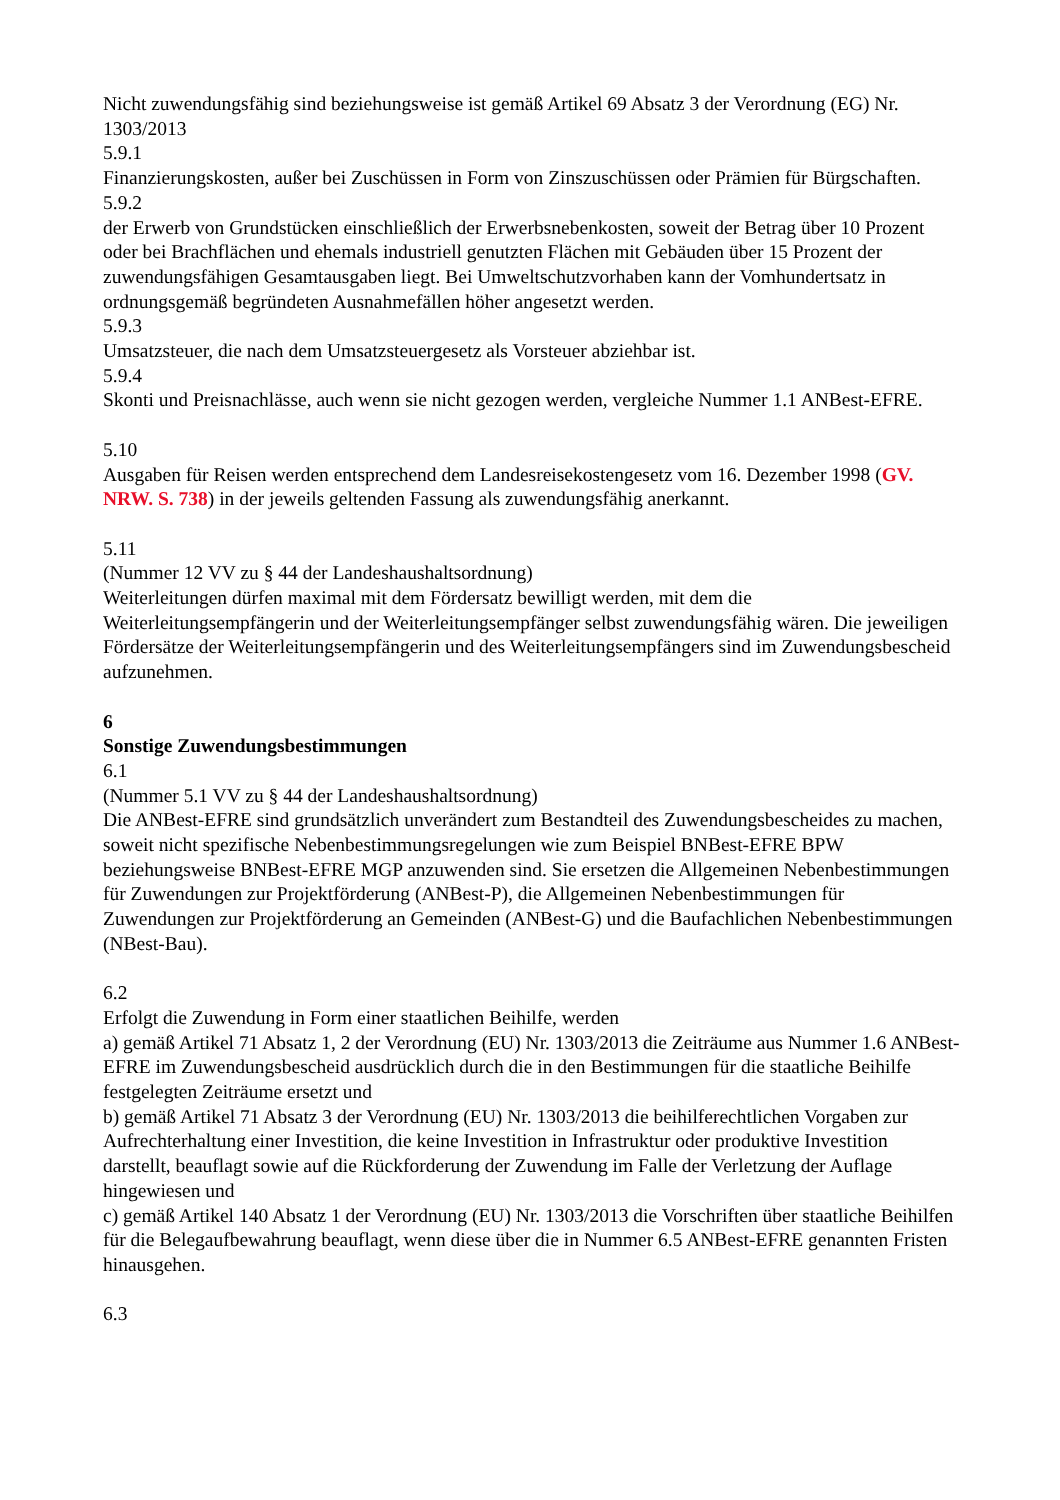Nicht zuwendungsfähig sind beziehungsweise ist gemäß Artikel 69 Absatz 3 der Verordnung (EG) Nr. 1303/2013
5.9.1
Finanzierungskosten, außer bei Zuschüssen in Form von Zinszuschüssen oder Prämien für Bürgschaften.
5.9.2
der Erwerb von Grundstücken einschließlich der Erwerbsnebenkosten, soweit der Betrag über 10 Prozent oder bei Brachflächen und ehemals industriell genutzten Flächen mit Gebäuden über 15 Prozent der zuwendungsfähigen Gesamtausgaben liegt. Bei Umweltschutzvorhaben kann der Vomhundertsatz in ordnungsgemäß begründeten Ausnahmefällen höher angesetzt werden.
5.9.3
Umsatzsteuer, die nach dem Umsatzsteuergesetz als Vorsteuer abziehbar ist.
5.9.4
Skonti und Preisnachlässe, auch wenn sie nicht gezogen werden, vergleiche Nummer 1.1 ANBest-EFRE.
5.10
Ausgaben für Reisen werden entsprechend dem Landesreisekostengesetz vom 16. Dezember 1998 (GV. NRW. S. 738) in der jeweils geltenden Fassung als zuwendungsfähig anerkannt.
5.11
(Nummer 12 VV zu § 44 der Landeshaushaltsordnung)
Weiterleitungen dürfen maximal mit dem Fördersatz bewilligt werden, mit dem die Weiterleitungsempfängerin und der Weiterleitungsempfänger selbst zuwendungsfähig wären. Die jeweiligen Fördersätze der Weiterleitungsempfängerin und des Weiterleitungsempfängers sind im Zuwendungsbescheid aufzunehmen.
6
Sonstige Zuwendungsbestimmungen
6.1
(Nummer 5.1 VV zu § 44 der Landeshaushaltsordnung)
Die ANBest-EFRE sind grundsätzlich unverändert zum Bestandteil des Zuwendungsbescheides zu machen, soweit nicht spezifische Nebenbestimmungsregelungen wie zum Beispiel BNBest-EFRE BPW beziehungsweise BNBest-EFRE MGP anzuwenden sind. Sie ersetzen die Allgemeinen Nebenbestimmungen für Zuwendungen zur Projektförderung (ANBest-P), die Allgemeinen Nebenbestimmungen für Zuwendungen zur Projektförderung an Gemeinden (ANBest-G) und die Baufachlichen Nebenbestimmungen (NBest-Bau).
6.2
Erfolgt die Zuwendung in Form einer staatlichen Beihilfe, werden
a) gemäß Artikel 71 Absatz 1, 2 der Verordnung (EU) Nr. 1303/2013 die Zeiträume aus Nummer 1.6 ANBest-EFRE im Zuwendungsbescheid ausdrücklich durch die in den Bestimmungen für die staatliche Beihilfe festgelegten Zeiträume ersetzt und
b) gemäß Artikel 71 Absatz 3 der Verordnung (EU) Nr. 1303/2013 die beihilferechtlichen Vorgaben zur Aufrechterhaltung einer Investition, die keine Investition in Infrastruktur oder produktive Investition darstellt, beauflagt sowie auf die Rückforderung der Zuwendung im Falle der Verletzung der Auflage hingewiesen und
c) gemäß Artikel 140 Absatz 1 der Verordnung (EU) Nr. 1303/2013 die Vorschriften über staatliche Beihilfen für die Belegaufbewahrung beauflagt, wenn diese über die in Nummer 6.5 ANBest-EFRE genannten Fristen hinausgehen.
6.3